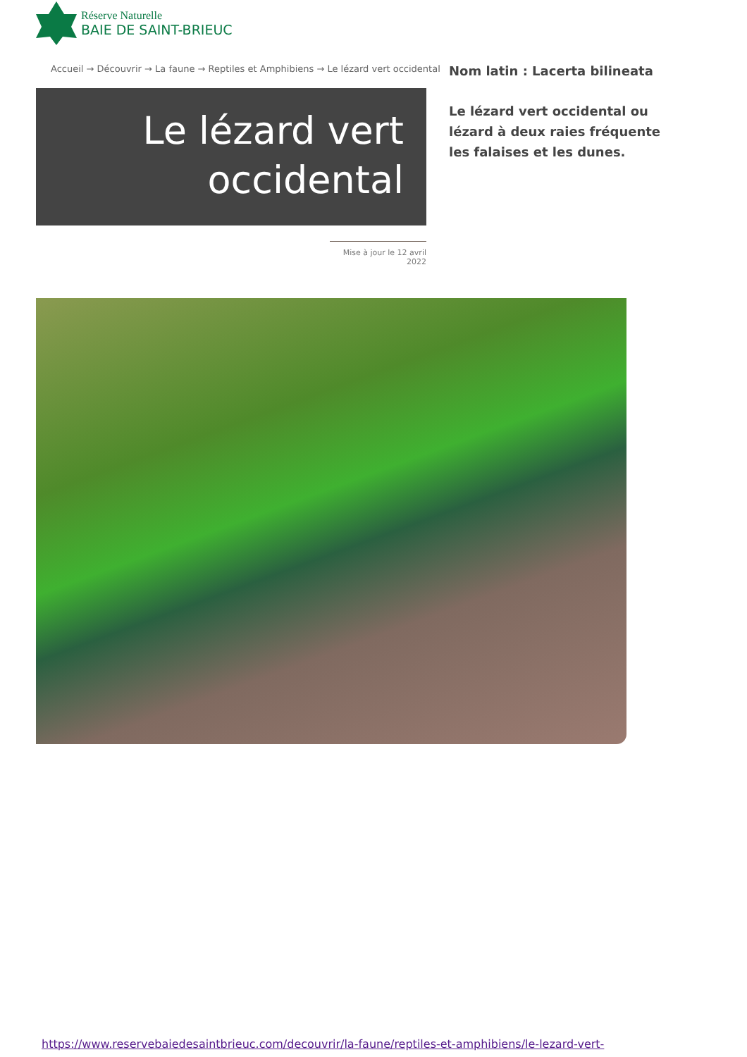Réserve Naturelle
BAIE DE SAINT-BRIEUC
Accueil → Découvrir → La faune → Reptiles et Amphibiens → Le lézard vert occidental
Le lézard vert
occidental
Mise à jour le 12 avril 2022
Nom latin : Lacerta bilineata
Le lézard vert occidental ou lézard à deux raies fréquente les falaises et les dunes.
https://www.reservebaiedesaintbrieuc.com/decouvrir/la-faune/reptiles-et-amphibiens/le-lezard-vert-